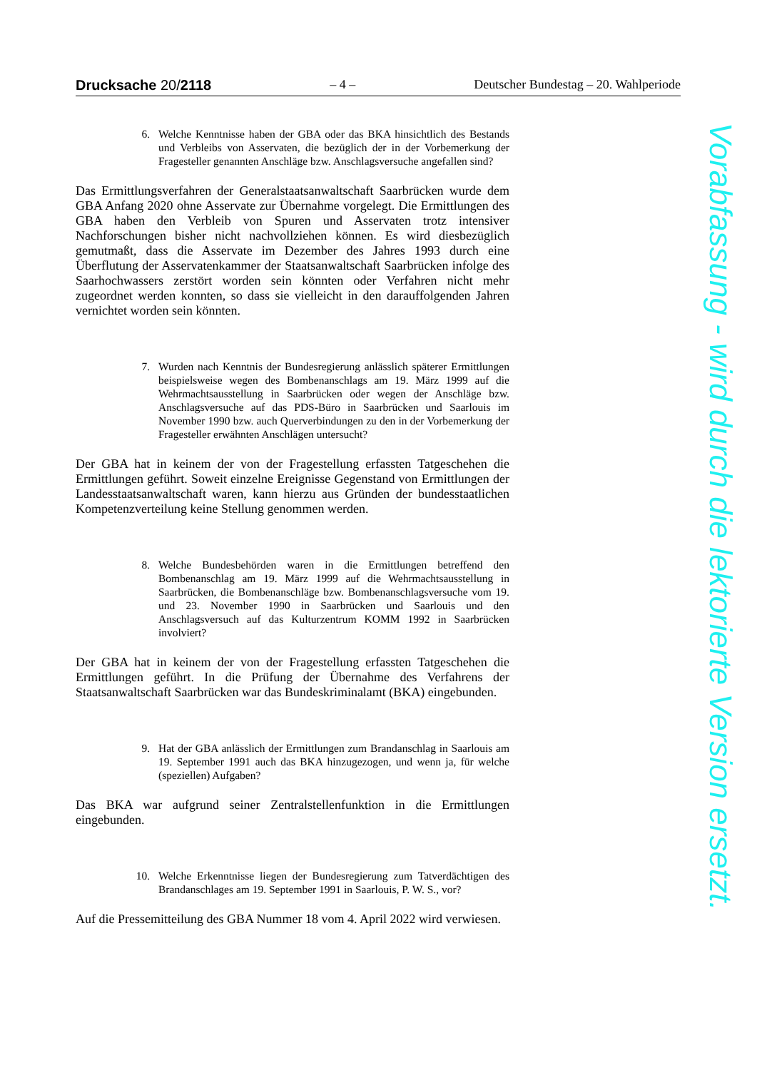Drucksache 20/2118 – 4 – Deutscher Bundestag – 20. Wahlperiode
6. Welche Kenntnisse haben der GBA oder das BKA hinsichtlich des Bestands und Verbleibs von Asservaten, die bezüglich der in der Vorbemerkung der Fragesteller genannten Anschläge bzw. Anschlagsversuche angefallen sind?
Das Ermittlungsverfahren der Generalstaatsanwaltschaft Saarbrücken wurde dem GBA Anfang 2020 ohne Asservate zur Übernahme vorgelegt. Die Ermittlungen des GBA haben den Verbleib von Spuren und Asservaten trotz intensiver Nachforschungen bisher nicht nachvollziehen können. Es wird diesbezüglich gemutmaßt, dass die Asservate im Dezember des Jahres 1993 durch eine Überflutung der Asservatenkammer der Staatsanwaltschaft Saarbrücken infolge des Saarhochwassers zerstört worden sein könnten oder Verfahren nicht mehr zugeordnet werden konnten, so dass sie vielleicht in den darauffolgenden Jahren vernichtet worden sein könnten.
7. Wurden nach Kenntnis der Bundesregierung anlässlich späterer Ermittlungen beispielsweise wegen des Bombenanschlags am 19. März 1999 auf die Wehrmachtsausstellung in Saarbrücken oder wegen der Anschläge bzw. Anschlagsversuche auf das PDS-Büro in Saarbrücken und Saarlouis im November 1990 bzw. auch Querverbindungen zu den in der Vorbemerkung der Fragesteller erwähnten Anschlägen untersucht?
Der GBA hat in keinem der von der Fragestellung erfassten Tatgeschehen die Ermittlungen geführt. Soweit einzelne Ereignisse Gegenstand von Ermittlungen der Landesstaatsanwaltschaft waren, kann hierzu aus Gründen der bundesstaatlichen Kompetenzverteilung keine Stellung genommen werden.
8. Welche Bundesbehörden waren in die Ermittlungen betreffend den Bombenanschlag am 19. März 1999 auf die Wehrmachtsausstellung in Saarbrücken, die Bombenanschläge bzw. Bombenanschlagsversuche vom 19. und 23. November 1990 in Saarbrücken und Saarlouis und den Anschlagsversuch auf das Kulturzentrum KOMM 1992 in Saarbrücken involviert?
Der GBA hat in keinem der von der Fragestellung erfassten Tatgeschehen die Ermittlungen geführt. In die Prüfung der Übernahme des Verfahrens der Staatsanwaltschaft Saarbrücken war das Bundeskriminalamt (BKA) eingebunden.
9. Hat der GBA anlässlich der Ermittlungen zum Brandanschlag in Saarlouis am 19. September 1991 auch das BKA hinzugezogen, und wenn ja, für welche (speziellen) Aufgaben?
Das BKA war aufgrund seiner Zentralstellenfunktion in die Ermittlungen eingebunden.
10. Welche Erkenntnisse liegen der Bundesregierung zum Tatverdächtigen des Brandanschlages am 19. September 1991 in Saarlouis, P. W. S., vor?
Auf die Pressemitteilung des GBA Nummer 18 vom 4. April 2022 wird verwiesen.
Vorabfassung - wird durch die lektorierte Version ersetzt.